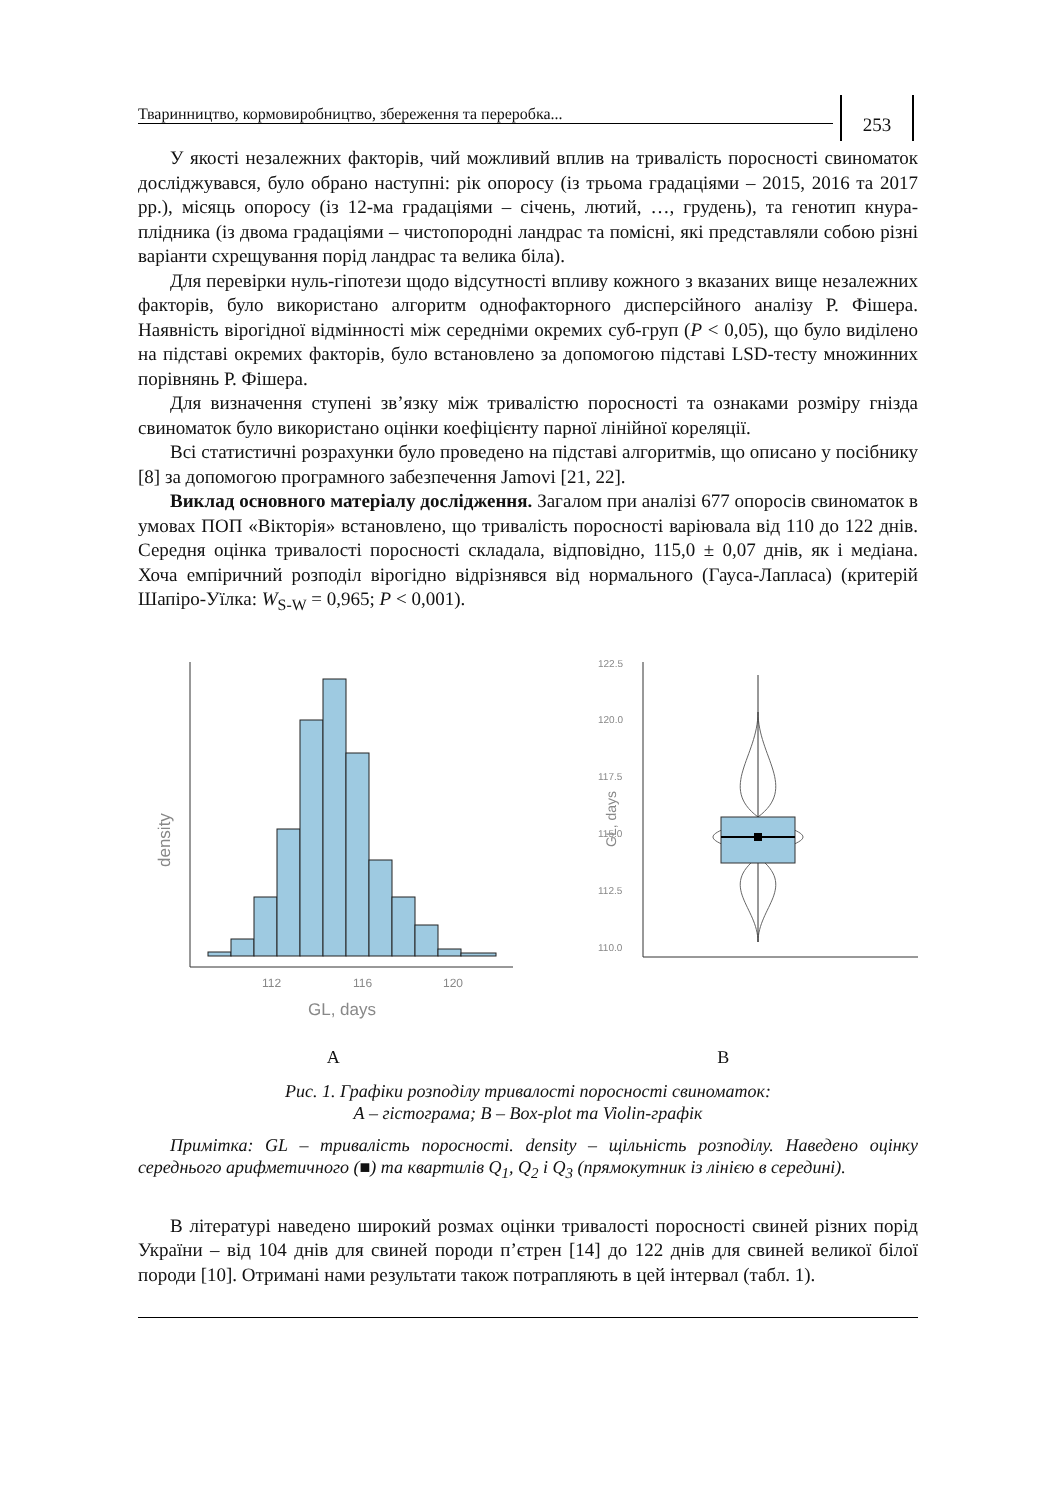Тваринництво, кормовиробництво, збереження та переробка...
253
У якості незалежних факторів, чий можливий вплив на тривалість поросності свиноматок досліджувався, було обрано наступні: рік опоросу (із трьома градаціями – 2015, 2016 та 2017 рр.), місяць опоросу (із 12-ма градаціями – січень, лютий, …, грудень), та генотип кнура-плідника (із двома градаціями – чистопородні ландрас та помісні, які представляли собою різні варіанти схрещування порід ландрас та велика біла).
Для перевірки нуль-гіпотези щодо відсутності впливу кожного з вказаних вище незалежних факторів, було використано алгоритм однофакторного дисперсійного аналізу Р. Фішера. Наявність вірогідної відмінності між середніми окремих суб-груп (P < 0,05), що було виділено на підставі окремих факторів, було встановлено за допомогою підставі LSD-тесту множинних порівнянь Р. Фішера.
Для визначення ступені зв’язку між тривалістю поросності та ознаками розміру гнізда свиноматок було використано оцінки коефіцієнту парної лінійної кореляції.
Всі статистичні розрахунки було проведено на підставі алгоритмів, що описано у посібнику [8] за допомогою програмного забезпечення Jamovi [21, 22].
Виклад основного матеріалу дослідження. Загалом при аналізі 677 опоросів свиноматок в умовах ПОП «Вікторія» встановлено, що тривалість поросності варіювала від 110 до 122 днів. Середня оцінка тривалості поросності складала, відповідно, 115,0 ± 0,07 днів, як і медіана. Хоча емпіричний розподіл вірогідно відрізнявся від нормального (Гауса-Лапласа) (критерій Шапіро-Уїлка: W<sub>S-W</sub> = 0,965; P < 0,001).
112
116
120
GL, days
density
122.5
120.0
117.5
115.0
112.5
110.0
GL, days
А В
Рис. 1. Графіки розподілу тривалості поросності свиноматок:
А – гістограма; В – Box-plot та Violin-графік
Примітка: GL – тривалість поросності. density – щільність розподілу. Наведено оцінку середнього арифметичного (■) та квартилів Q<sub>1</sub>, Q<sub>2</sub> і Q<sub>3</sub> (прямокутник із лінією в середині).
В літературі наведено широкий розмах оцінки тривалості поросності свиней різних порід України – від 104 днів для свиней породи п’єтрен [14] до 122 днів для свиней великої білої породи [10]. Отримані нами результати також потрапляють в цей інтервал (табл. 1).